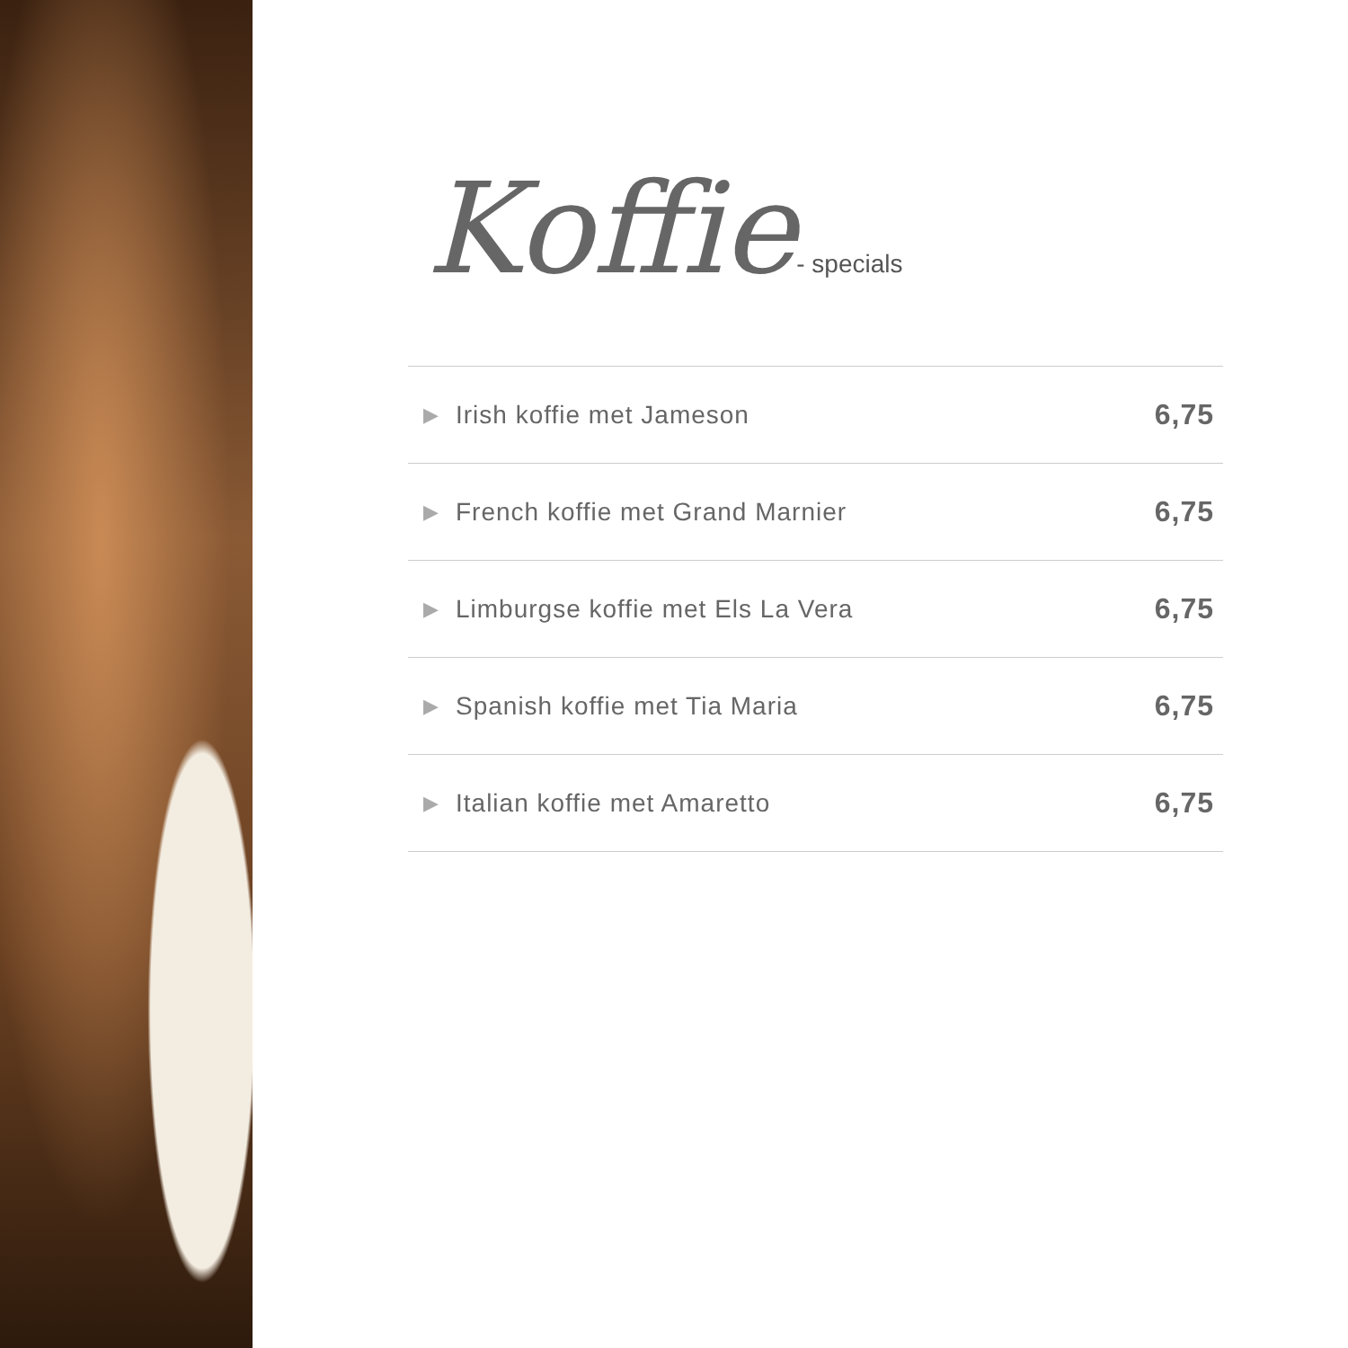Koffie- specials
| ▶ | Irish koffie met Jameson | 6,75 |
| ▶ | French koffie met Grand Marnier | 6,75 |
| ▶ | Limburgse koffie met Els La Vera | 6,75 |
| ▶ | Spanish koffie met Tia Maria | 6,75 |
| ▶ | Italian koffie met Amaretto | 6,75 |